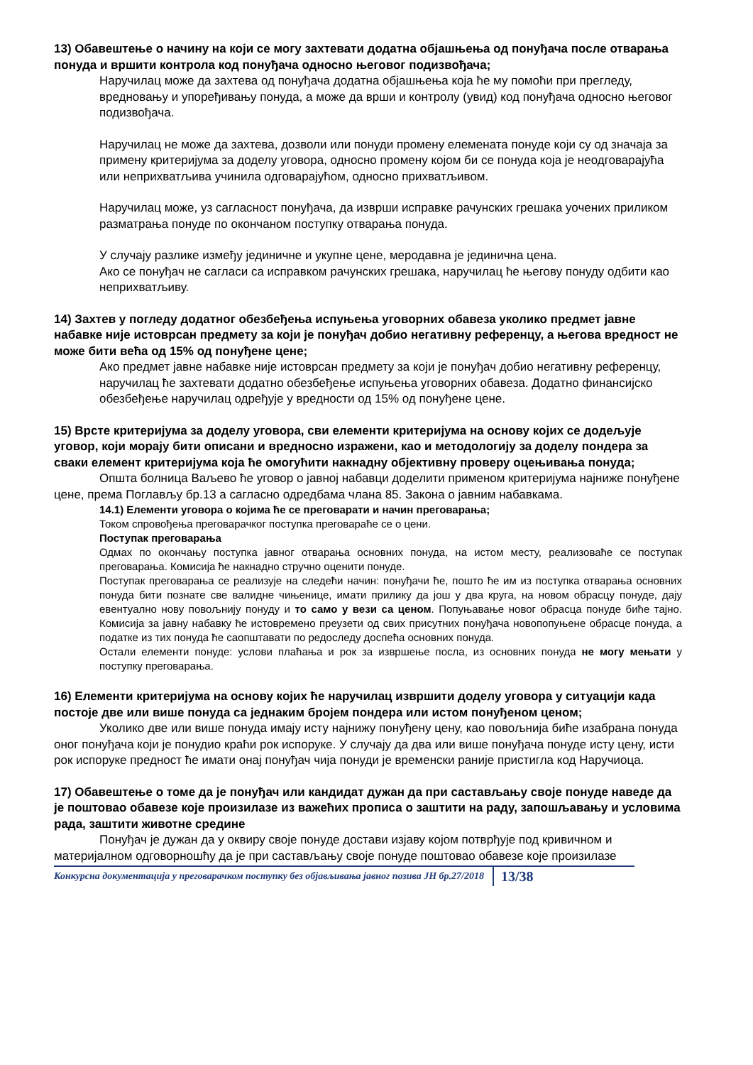13) Обавештење о начину на који се могу захтевати додатна објашњења од понуђача после отварања понуда и вршити контрола код понуђача односно његовог подизвођача;
Наручилац може да захтева од понуђача додатна објашњења која ће му помоћи при прегледу, вредновању и упоређивању понуда, а може да врши и контролу (увид) код понуђача односно његовог подизвођача.
Наручилац не може да захтева, дозволи или понуди промену елемената понуде који су од значаја за примену критеријума за доделу уговора, односно промену којом би се понуда која је неодговарајућа или неприхватљива учинила одговарајућом, односно прихватљивом.
Наручилац може, уз сагласност понуђача, да изврши исправке рачунских грешака уочених приликом разматрања понуде по окончаном поступку отварања понуда.
У случају разлике између јединичне и укупне цене, меродавна је јединична цена.
Ако се понуђач не сагласи са исправком рачунских грешака, наручилац ће његову понуду одбити као неприхватљиву.
14) Захтев у погледу додатног обезбеђења испуњења уговорних обавеза уколико предмет јавне набавке није истоврсан предмету за који је понуђач добио негативну референцу, а његова вредност не може бити већа од 15% од понуђене цене;
Ако предмет јавне набавке није истоврсан предмету за који је понуђач добио негативну референцу, наручилац ће захтевати додатно обезбеђење испуњења уговорних обавеза. Додатно финансијско обезбеђење наручилац одређује у вредности од 15% од понуђене цене.
15) Врсте критеријума за доделу уговора, сви елементи критеријума на основу којих се додељује уговор, који морају бити описани и вредносно изражени, као и методологију за доделу пондера за сваки елемент критеријума која ће омогућити накнадну објективну проверу оцењивања понуда;
Општа болница Ваљево ће уговор о јавној набавци доделити применом критеријума најниже понуђене цене, према Поглављу бр.13 а сагласно одредбама члана 85. Закона о јавним набавкама.
14.1) Елементи уговора о којима ће се преговарати и начин преговарања;
Током спровођења преговарачког поступка преговараће се о цени.
Поступак преговарања
Одмах по окончању поступка јавног отварања основних понуда, на истом месту, реализоваће се поступак преговарања. Комисија ће накнадно стручно оценити понуде.
Поступак преговарања се реализује на следећи начин: понуђачи ће, пошто ће им из поступка отварања основних понуда бити познате све валидне чињенице, имати прилику да још у два круга, на новом обрасцу понуде, дају евентуално нову повољнију понуду и то само у вези са ценом. Попуњавање новог обрасца понуде биће тајно. Комисија за јавну набавку ће истовремено преузети од свих присутних понуђача новопопуњене обрасце понуда, а податке из тих понуда ће саопштавати по редоследу доспећа основних понуда.
Остали елементи понуде: услови плаћања и рок за извршење посла, из основних понуда не могу мењати у поступку преговарања.
16) Елементи критеријума на основу којих ће наручилац извршити доделу уговора у ситуацији када постоје две или више понуда са једнаким бројем пондера или истом понуђеном ценом;
Уколико две или више понуда имају исту најнижу понуђену цену, као повољнија биће изабрана понуда оног понуђача који је понудио краћи рок испоруке. У случају да два или више понуђача понуде исту цену, исти рок испоруке предност ће имати онај понуђач чија понуди је временски раније пристигла код Наручиоца.
17) Обавештење о томе да је понуђач или кандидат дужан да при састављању своје понуде наведе да је поштовао обавезе које произилазе из важећих прописа о заштити на раду, запошљавању и условима рада, заштити животне средине
Понуђач је дужан да у оквиру своје понуде достави изјаву којом потврђује под кривичном и материјалном одговорношћу да је при састављању своје понуде поштовао обавезе које произилазе
Конкурсна документација у преговарачком поступку без објављивања јавног позива ЈН бр.27/2018 13/38